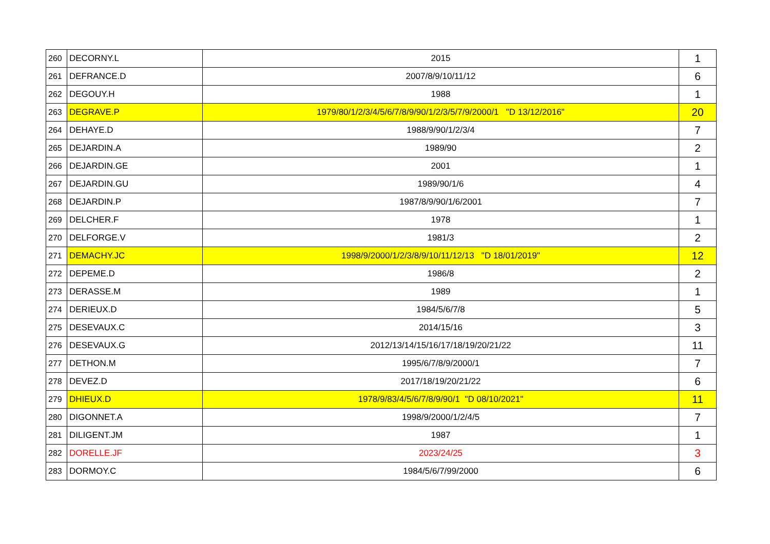| 260 | DECORNY.L | 2015 | 1 |
| 261 | DEFRANCE.D | 2007/8/9/10/11/12 | 6 |
| 262 | DEGOUY.H | 1988 | 1 |
| 263 | DEGRAVE.P | 1979/80/1/2/3/4/5/6/7/8/9/90/1/2/3/5/7/9/2000/1 "D 13/12/2016" | 20 |
| 264 | DEHAYE.D | 1988/9/90/1/2/3/4 | 7 |
| 265 | DEJARDIN.A | 1989/90 | 2 |
| 266 | DEJARDIN.GE | 2001 | 1 |
| 267 | DEJARDIN.GU | 1989/90/1/6 | 4 |
| 268 | DEJARDIN.P | 1987/8/9/90/1/6/2001 | 7 |
| 269 | DELCHER.F | 1978 | 1 |
| 270 | DELFORGE.V | 1981/3 | 2 |
| 271 | DEMACHY.JC | 1998/9/2000/1/2/3/8/9/10/11/12/13 "D 18/01/2019" | 12 |
| 272 | DEPEME.D | 1986/8 | 2 |
| 273 | DERASSE.M | 1989 | 1 |
| 274 | DERIEUX.D | 1984/5/6/7/8 | 5 |
| 275 | DESEVAUX.C | 2014/15/16 | 3 |
| 276 | DESEVAUX.G | 2012/13/14/15/16/17/18/19/20/21/22 | 11 |
| 277 | DETHON.M | 1995/6/7/8/9/2000/1 | 7 |
| 278 | DEVEZ.D | 2017/18/19/20/21/22 | 6 |
| 279 | DHIEUX.D | 1978/9/83/4/5/6/7/8/9/90/1 "D 08/10/2021" | 11 |
| 280 | DIGONNET.A | 1998/9/2000/1/2/4/5 | 7 |
| 281 | DILIGENT.JM | 1987 | 1 |
| 282 | DORELLE.JF | 2023/24/25 | 3 |
| 283 | DORMOY.C | 1984/5/6/7/99/2000 | 6 |